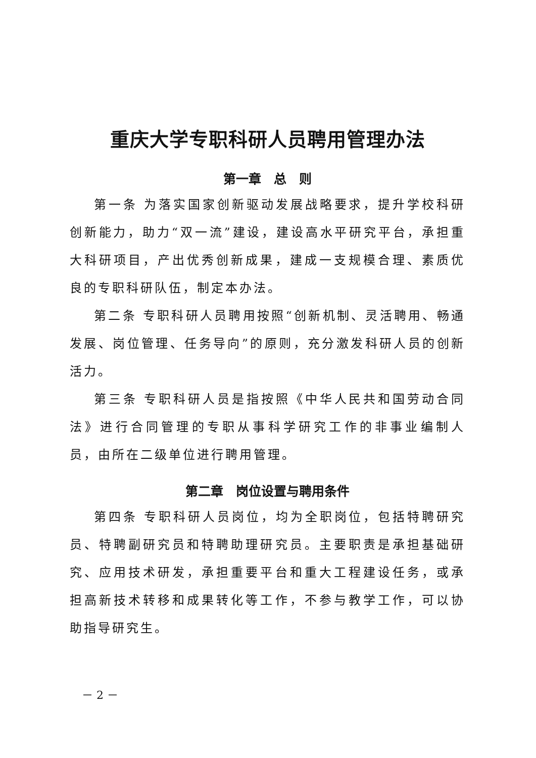重庆大学专职科研人员聘用管理办法
第一章　总　则
第一条 为落实国家创新驱动发展战略要求，提升学校科研创新能力，助力“双一流”建设，建设高水平研究平台，承担重大科研项目，产出优秀创新成果，建成一支规模合理、素质优良的专职科研队伍，制定本办法。
第二条 专职科研人员聘用按照“创新机制、灵活聘用、畅通发展、岗位管理、任务导向”的原则，充分激发科研人员的创新活力。
第三条 专职科研人员是指按照《中华人民共和国劳动合同法》进行合同管理的专职从事科学研究工作的非事业编制人员，由所在二级单位进行聘用管理。
第二章　岗位设置与聘用条件
第四条 专职科研人员岗位，均为全职岗位，包括特聘研究员、特聘副研究员和特聘助理研究员。主要职责是承担基础研究、应用技术研发，承担重要平台和重大工程建设任务，或承担高新技术转移和成果转化等工作，不参与教学工作，可以协助指导研究生。
－ 2 －